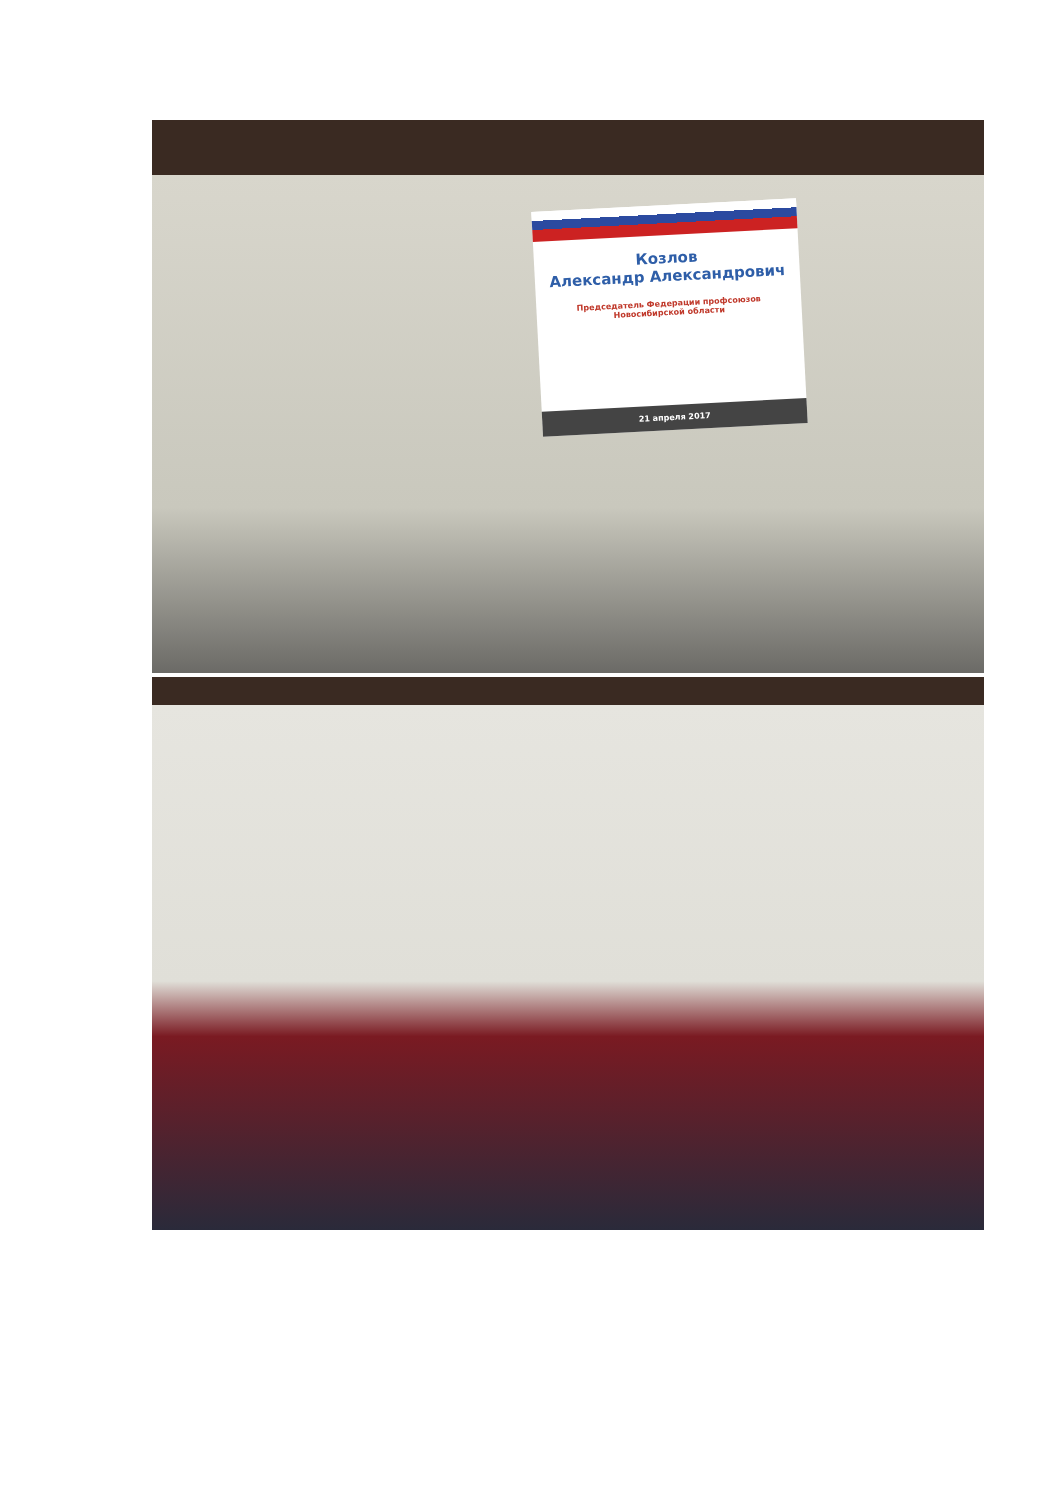Козлов
Александр Александрович
Председатель Федерации профсоюзов
Новосибирской области
21 апреля 2017